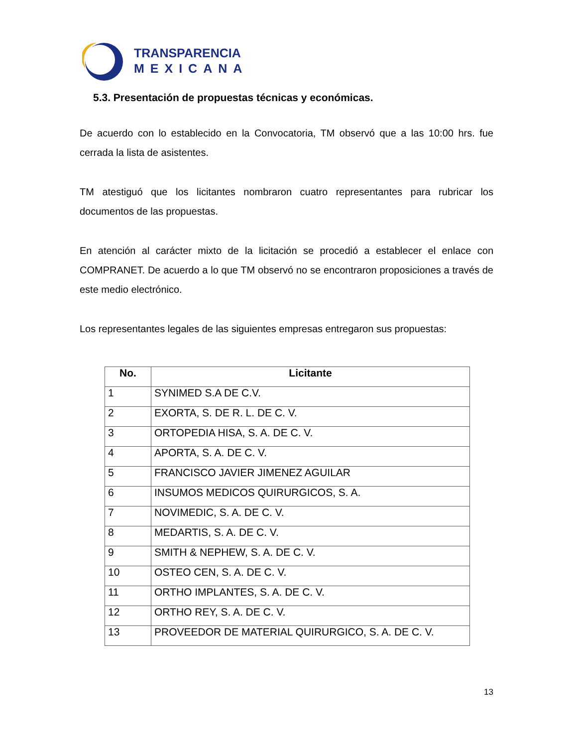TRANSPARENCIA
MEXICANA
5.3. Presentación de propuestas técnicas y económicas.
De acuerdo con lo establecido en la Convocatoria, TM observó que a las 10:00 hrs. fue cerrada la lista de asistentes.
TM atestiguó que los licitantes nombraron cuatro representantes para rubricar los documentos de las propuestas.
En atención al carácter mixto de la licitación se procedió a establecer el enlace con COMPRANET. De acuerdo a lo que TM observó no se encontraron proposiciones a través de este medio electrónico.
Los representantes legales de las siguientes empresas entregaron sus propuestas:
| No. | Licitante |
| --- | --- |
| 1 | SYNIMED S.A DE C.V. |
| 2 | EXORTA, S. DE R. L. DE C. V. |
| 3 | ORTOPEDIA HISA, S. A. DE C. V. |
| 4 | APORTA, S. A. DE C. V. |
| 5 | FRANCISCO JAVIER JIMENEZ AGUILAR |
| 6 | INSUMOS MEDICOS QUIRURGICOS, S. A. |
| 7 | NOVIMEDIC, S. A. DE C. V. |
| 8 | MEDARTIS, S. A. DE C. V. |
| 9 | SMITH & NEPHEW, S. A. DE C. V. |
| 10 | OSTEO CEN, S. A. DE C. V. |
| 11 | ORTHO IMPLANTES, S. A. DE C. V. |
| 12 | ORTHO REY, S. A. DE C. V. |
| 13 | PROVEEDOR DE MATERIAL QUIRURGICO, S. A. DE C. V. |
13